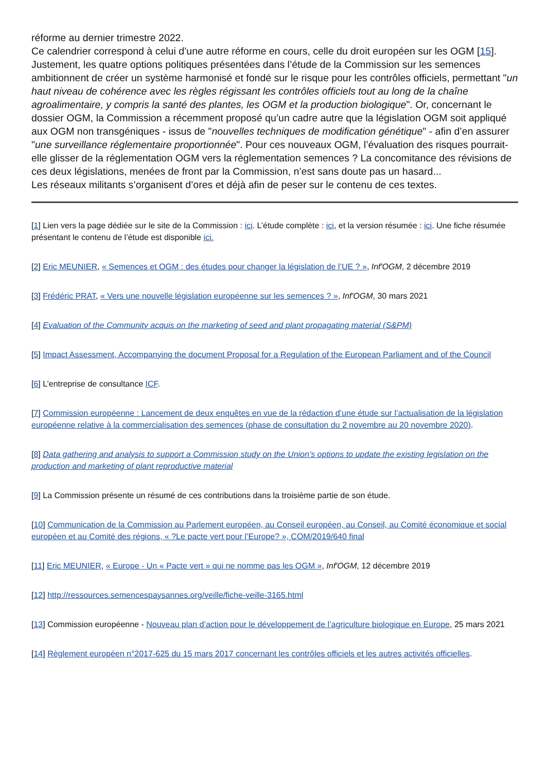réforme au dernier trimestre 2022.
Ce calendrier correspond à celui d’une autre réforme en cours, celle du droit européen sur les OGM [15]. Justement, les quatre options politiques présentées dans l’étude de la Commission sur les semences ambitionnent de créer un système harmonisé et fondé sur le risque pour les contrôles officiels, permettant "un haut niveau de cohérence avec les règles régissant les contrôles officiels tout au long de la chaîne agroalimentaire, y compris la santé des plantes, les OGM et la production biologique". Or, concernant le dossier OGM, la Commission a récemment proposé qu’un cadre autre que la législation OGM soit appliqué aux OGM non transgéniques - issus de "nouvelles techniques de modification génétique" - afin d’en assurer "une surveillance réglementaire proportionnée". Pour ces nouveaux OGM, l’évaluation des risques pourrait-elle glisser de la réglementation OGM vers la réglementation semences ? La concomitance des révisions de ces deux législations, menées de front par la Commission, n’est sans doute pas un hasard...
Les réseaux militants s’organisent d’ores et déjà afin de peser sur le contenu de ces textes.
[1] Lien vers la page dédiée sur le site de la Commission : ici. L’étude complète : ici, et la version résumée : ici. Une fiche résumée présentant le contenu de l’étude est disponible ici.
[2] Eric MEUNIER, « Semences et OGM : des études pour changer la législation de l’UE ? », Inf'OGM, 2 décembre 2019
[3] Frédéric PRAT, « Vers une nouvelle législation européenne sur les semences ? », Inf'OGM, 30 mars 2021
[4] Evaluation of the Community acquis on the marketing of seed and plant propagating material (S&PM)
[5] Impact Assessment, Accompanying the document Proposal for a Regulation of the European Parliament and of the Council
[6] L’entreprise de consultance ICF.
[7] Commission européenne : Lancement de deux enquêtes en vue de la rédaction d’une étude sur l’actualisation de la législation européenne relative à la commercialisation des semences (phase de consultation du 2 novembre au 20 novembre 2020).
[8] Data gathering and analysis to support a Commission study on the Union’s options to update the existing legislation on the production and marketing of plant reproductive material
[9] La Commission présente un résumé de ces contributions dans la troisième partie de son étude.
[10] Communication de la Commission au Parlement européen, au Conseil européen, au Conseil, au Comité économique et social européen et au Comité des régions, « ?Le pacte vert pour l’Europe? », COM/2019/640 final
[11] Eric MEUNIER, « Europe - Un « Pacte vert » qui ne nomme pas les OGM », Inf'OGM, 12 décembre 2019
[12] http://ressources.semencespaysannes.org/veille/fiche-veille-3165.html
[13] Commission européenne - Nouveau plan d’action pour le développement de l’agriculture biologique en Europe, 25 mars 2021
[14] Règlement européen n°2017-625 du 15 mars 2017 concernant les contrôles officiels et les autres activités officielles.